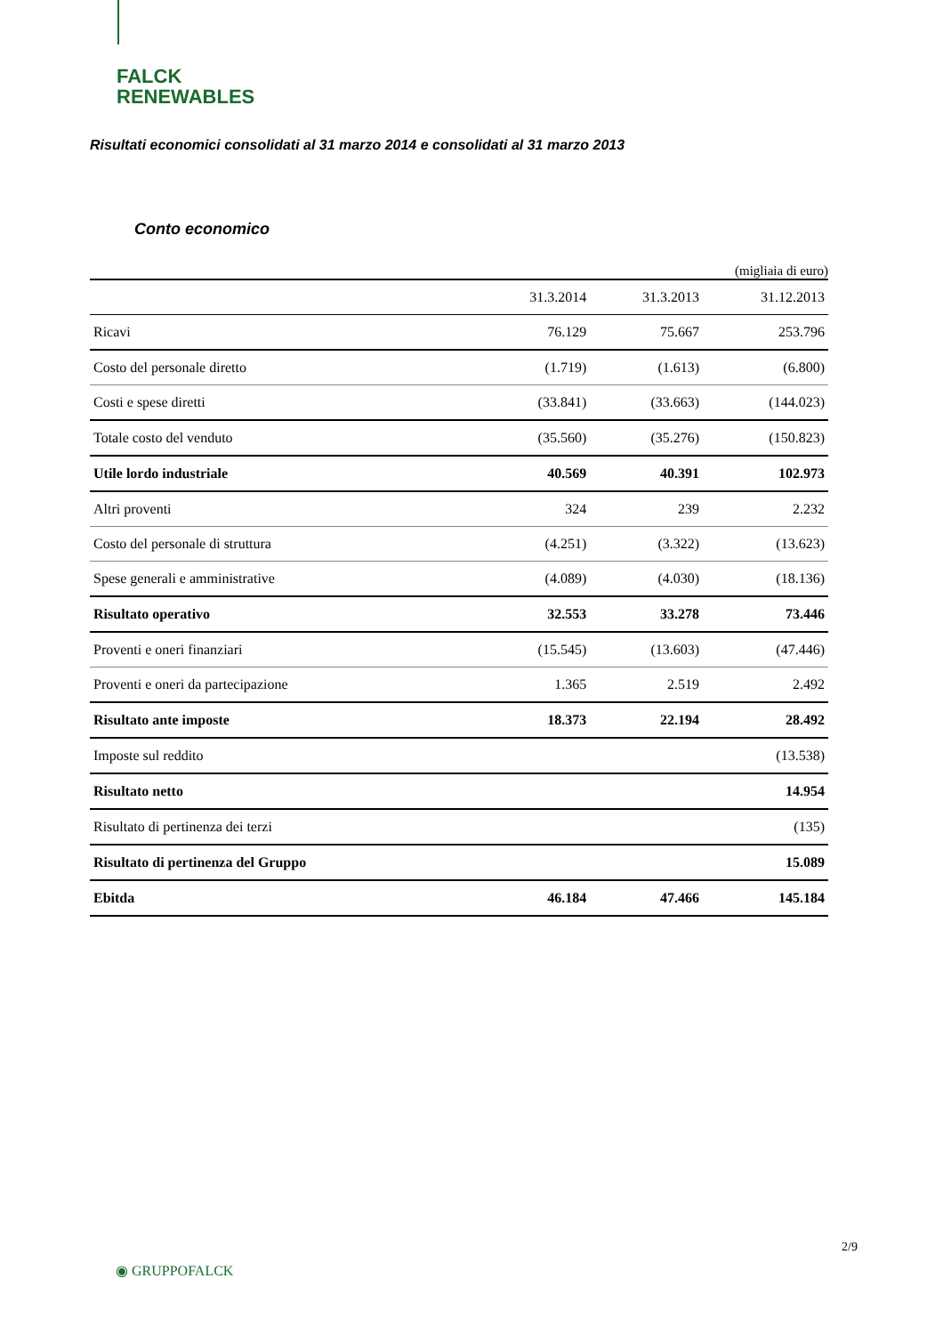FALCK
RENEWABLES
Risultati economici consolidati al 31 marzo 2014 e consolidati al 31 marzo 2013
Conto economico
(migliaia di euro)
| | 31.3.2014 | 31.3.2013 | 31.12.2013 |
| --- | --- | --- | --- |
| Ricavi | 76.129 | 75.667 | 253.796 |
| Costo del personale diretto | (1.719) | (1.613) | (6.800) |
| Costi e spese diretti | (33.841) | (33.663) | (144.023) |
| Totale costo del venduto | (35.560) | (35.276) | (150.823) |
| Utile lordo industriale | 40.569 | 40.391 | 102.973 |
| Altri proventi | 324 | 239 | 2.232 |
| Costo del personale di struttura | (4.251) | (3.322) | (13.623) |
| Spese generali e amministrative | (4.089) | (4.030) | (18.136) |
| Risultato operativo | 32.553 | 33.278 | 73.446 |
| Proventi e oneri finanziari | (15.545) | (13.603) | (47.446) |
| Proventi e oneri da partecipazione | 1.365 | 2.519 | 2.492 |
| Risultato ante imposte | 18.373 | 22.194 | 28.492 |
| Imposte sul reddito | | | (13.538) |
| Risultato netto | | | 14.954 |
| Risultato di pertinenza dei terzi | | | (135) |
| Risultato di pertinenza del Gruppo | | | 15.089 |
| Ebitda | 46.184 | 47.466 | 145.184 |
2/9
◉ GRUPPOFALCK